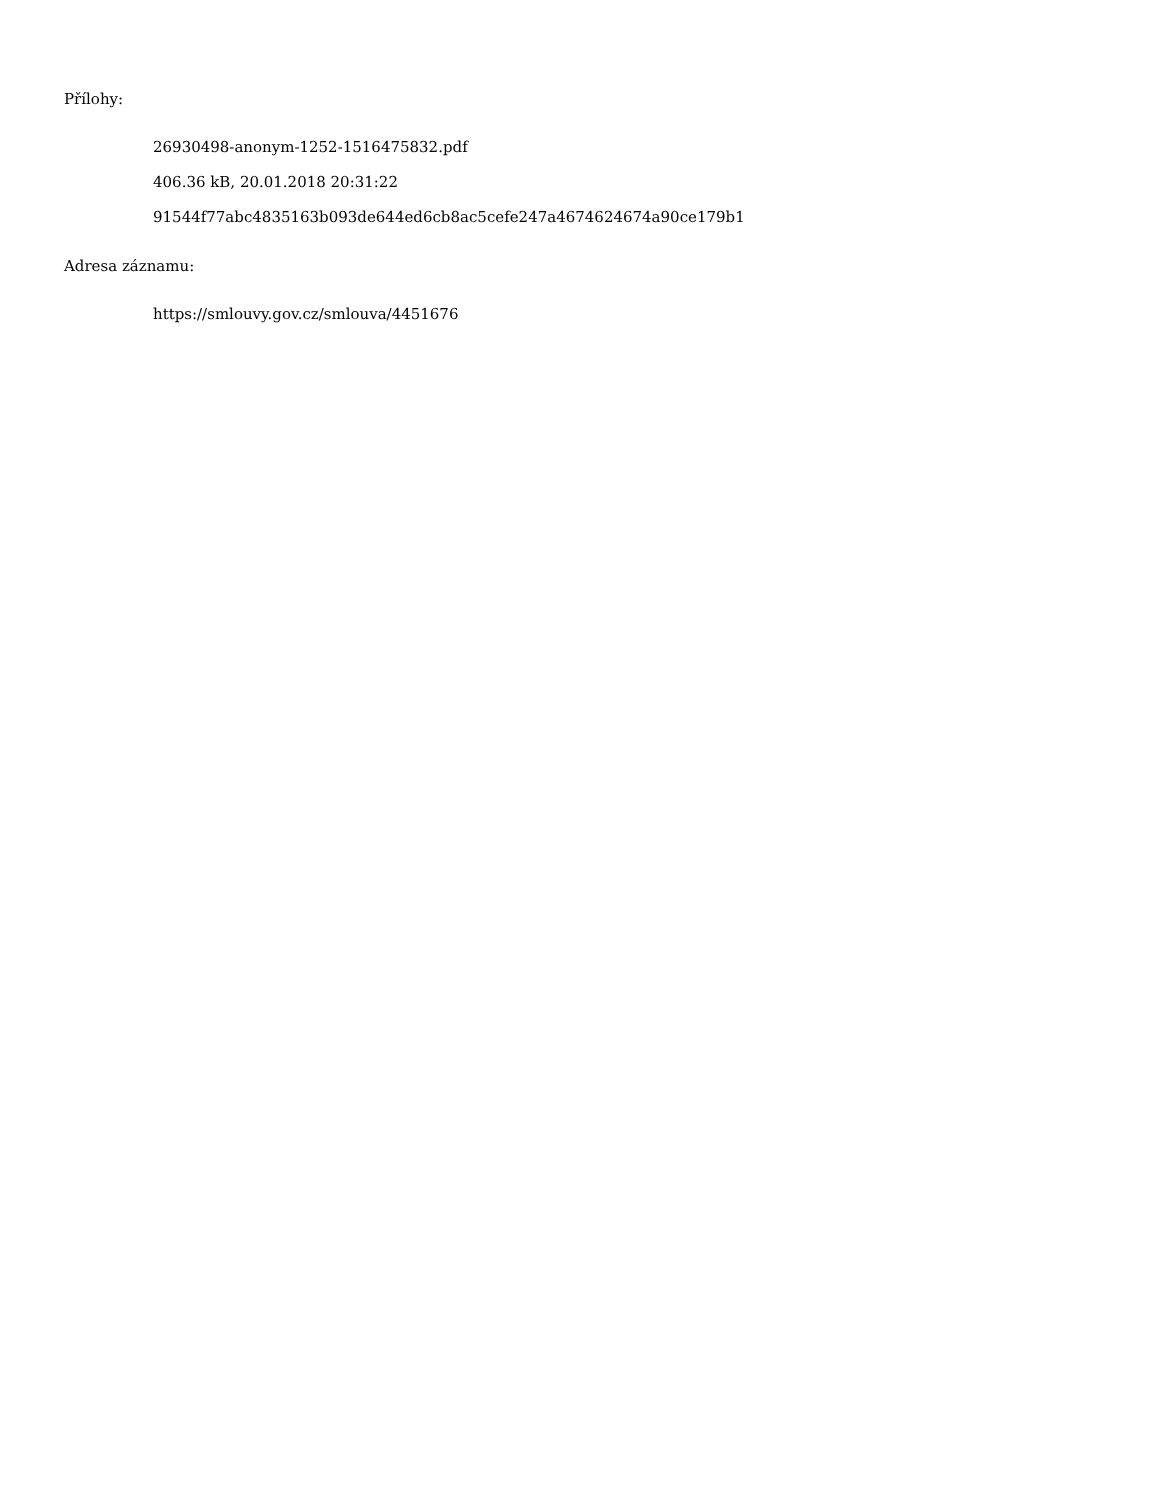Přílohy:
26930498-anonym-1252-1516475832.pdf
406.36 kB, 20.01.2018 20:31:22
91544f77abc4835163b093de644ed6cb8ac5cefe247a4674624674a90ce179b1
Adresa záznamu:
https://smlouvy.gov.cz/smlouva/4451676